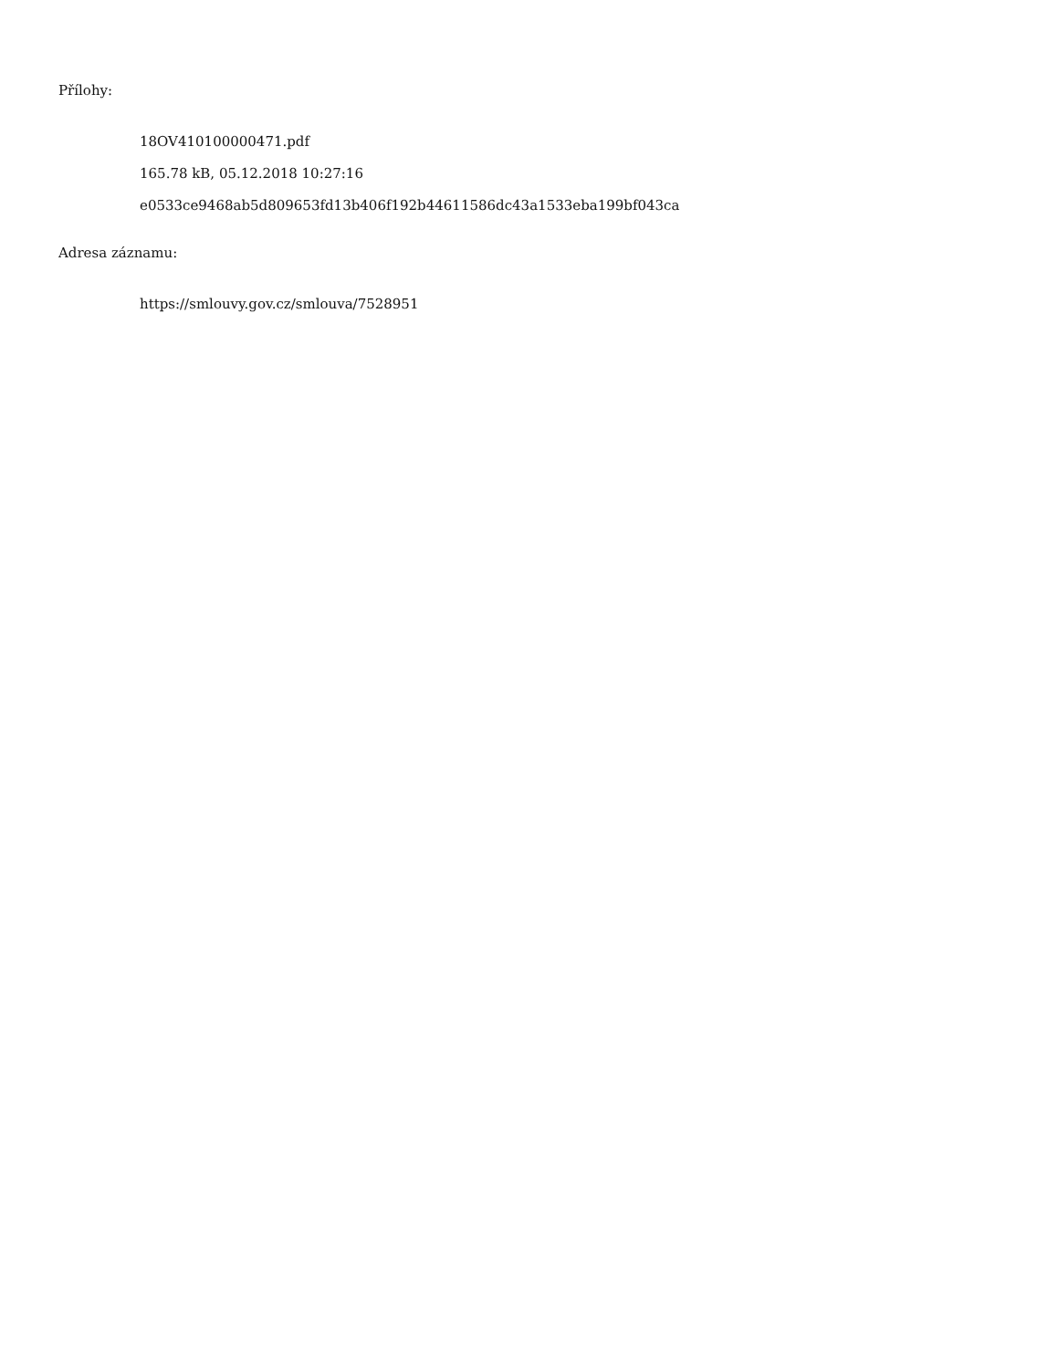Přílohy:
18OV410100000471.pdf
165.78 kB, 05.12.2018 10:27:16
e0533ce9468ab5d809653fd13b406f192b44611586dc43a1533eba199bf043ca
Adresa záznamu:
https://smlouvy.gov.cz/smlouva/7528951